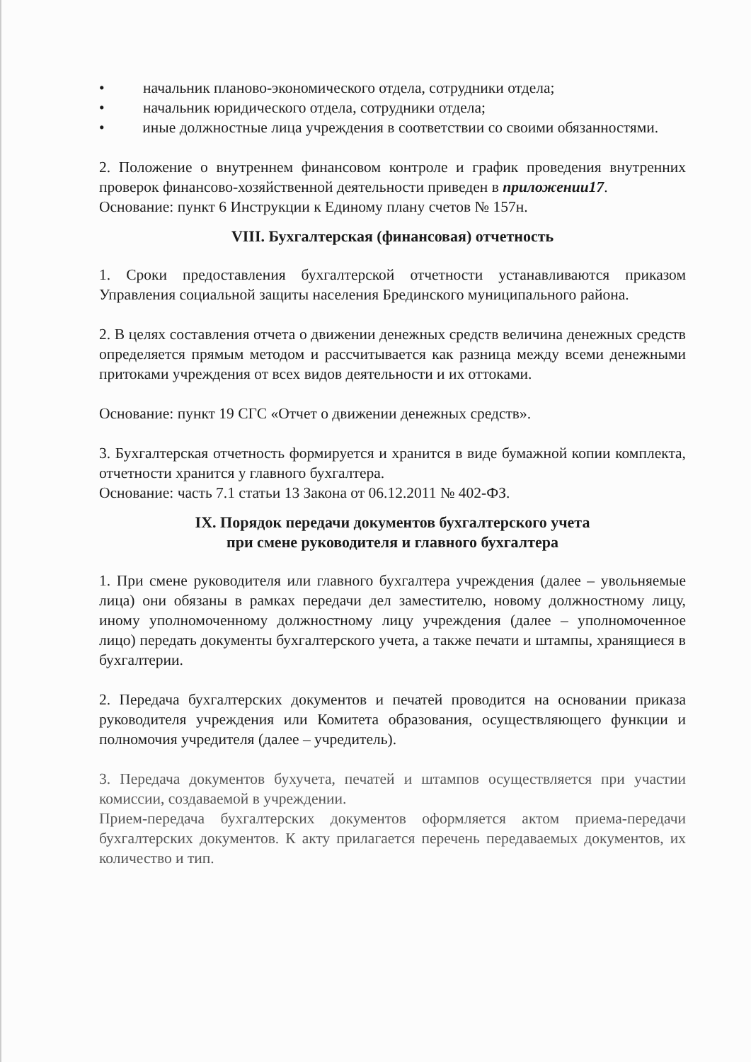• начальник планово-экономического отдела, сотрудники отдела;
• начальник юридического отдела, сотрудники отдела;
• иные должностные лица учреждения в соответствии со своими обязанностями.
2. Положение о внутреннем финансовом контроле и график проведения внутренних проверок финансово-хозяйственной деятельности приведен в приложении17.
Основание: пункт 6 Инструкции к Единому плану счетов № 157н.
VIII. Бухгалтерская (финансовая) отчетность
1. Сроки предоставления бухгалтерской отчетности устанавливаются приказом Управления социальной защиты населения Брединского муниципального района.
2. В целях составления отчета о движении денежных средств величина денежных средств определяется прямым методом и рассчитывается как разница между всеми денежными притоками учреждения от всех видов деятельности и их оттоками.
Основание: пункт 19 СГС «Отчет о движении денежных средств».
3. Бухгалтерская отчетность формируется и хранится в виде бумажной копии комплекта, отчетности хранится у главного бухгалтера.
Основание: часть 7.1 статьи 13 Закона от 06.12.2011 № 402-ФЗ.
IX. Порядок передачи документов бухгалтерского учета
при смене руководителя и главного бухгалтера
1. При смене руководителя или главного бухгалтера учреждения (далее – увольняемые лица) они обязаны в рамках передачи дел заместителю, новому должностному лицу, иному уполномоченному должностному лицу учреждения (далее – уполномоченное лицо) передать документы бухгалтерского учета, а также печати и штампы, хранящиеся в бухгалтерии.
2. Передача бухгалтерских документов и печатей проводится на основании приказа руководителя учреждения или Комитета образования, осуществляющего функции и полномочия учредителя (далее – учредитель).
3. Передача документов бухучета, печатей и штампов осуществляется при участии комиссии, создаваемой в учреждении.
Прием-передача бухгалтерских документов оформляется актом приема-передачи бухгалтерских документов. К акту прилагается перечень передаваемых документов, их количество и тип.